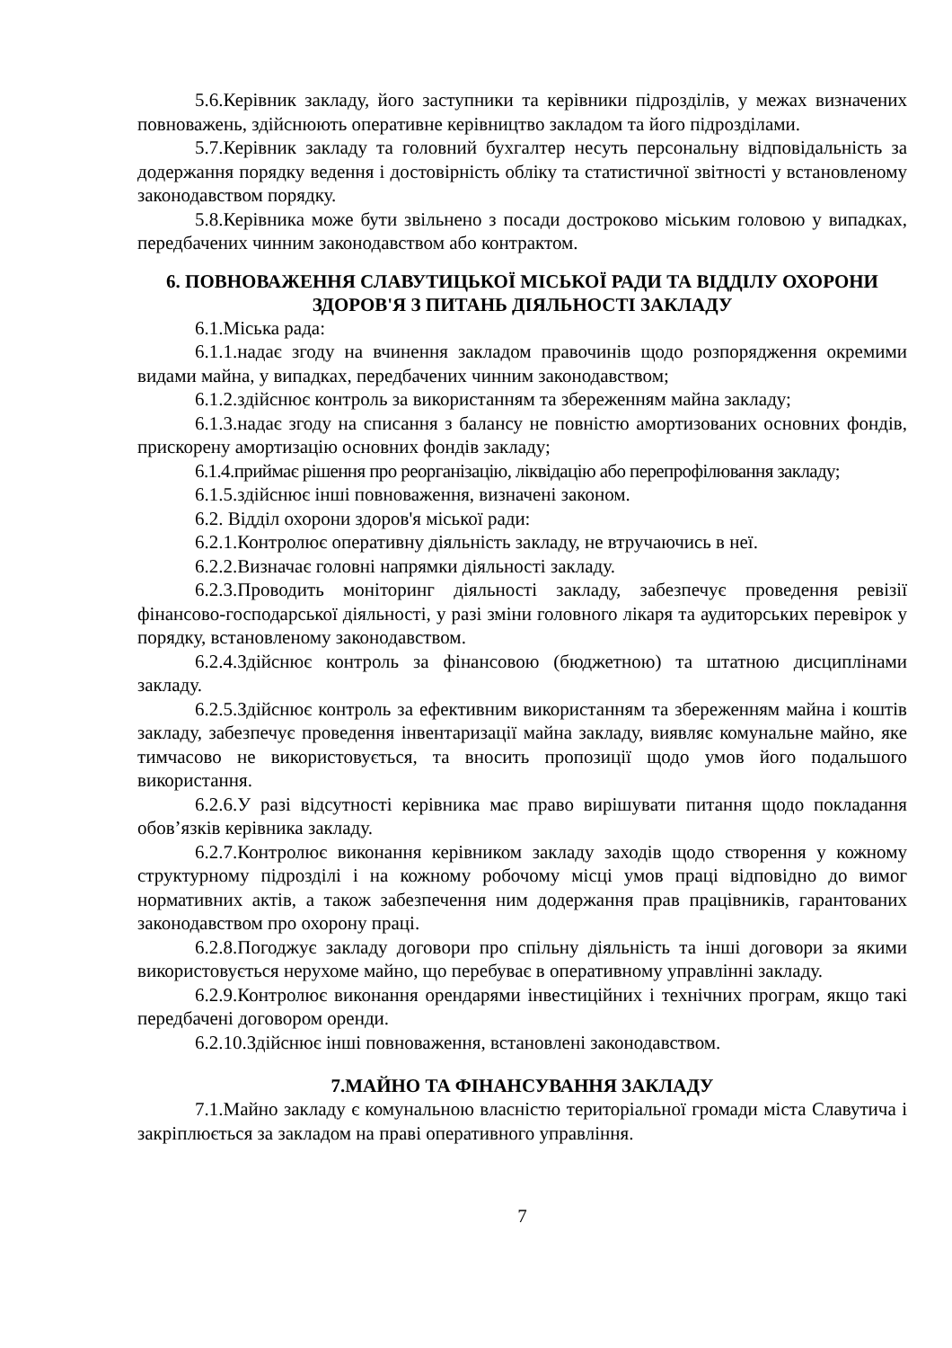5.6.Керівник закладу, його заступники та керівники підрозділів, у межах визначених повноважень, здійснюють оперативне керівництво закладом та його підрозділами.
5.7.Керівник закладу та головний бухгалтер несуть персональну відповідальність за додержання порядку ведення і достовірність обліку та статистичної звітності у встановленому законодавством порядку.
5.8.Керівника може бути звільнено з посади достроково міським головою у випадках, передбачених чинним законодавством або контрактом.
6. ПОВНОВАЖЕННЯ СЛАВУТИЦЬКОЇ МІСЬКОЇ РАДИ ТА ВІДДІЛУ ОХОРОНИ ЗДОРОВ'Я З ПИТАНЬ ДІЯЛЬНОСТІ ЗАКЛАДУ
6.1.Міська рада:
6.1.1.надає згоду на вчинення закладом правочинів щодо розпорядження окремими видами майна, у випадках, передбачених чинним законодавством;
6.1.2.здійснює контроль за використанням та збереженням майна закладу;
6.1.3.надає згоду на списання з балансу не повністю амортизованих основних фондів, прискорену амортизацію основних фондів закладу;
6.1.4.приймає рішення про реорганізацію, ліквідацію або перепрофілювання закладу;
6.1.5.здійснює інші повноваження, визначені законом.
6.2. Відділ охорони здоров'я міської ради:
6.2.1.Контролює оперативну діяльність закладу, не втручаючись в неї.
6.2.2.Визначає головні напрямки діяльності закладу.
6.2.3.Проводить моніторинг діяльності закладу, забезпечує проведення ревізії фінансово-господарської діяльності, у разі зміни головного лікаря та аудиторських перевірок у порядку, встановленому законодавством.
6.2.4.Здійснює контроль за фінансовою (бюджетною) та штатною дисциплінами закладу.
6.2.5.Здійснює контроль за ефективним використанням та збереженням майна і коштів закладу, забезпечує проведення інвентаризації майна закладу, виявляє комунальне майно, яке тимчасово не використовується, та вносить пропозиції щодо умов його подальшого використання.
6.2.6.У разі відсутності керівника має право вирішувати питання щодо покладання обов’язків керівника закладу.
6.2.7.Контролює виконання керівником закладу заходів щодо створення у кожному структурному підрозділі і на кожному робочому місці умов праці відповідно до вимог нормативних актів, а також забезпечення ним додержання прав працівників, гарантованих законодавством про охорону праці.
6.2.8.Погоджує закладу договори про спільну діяльність та інші договори за якими використовується нерухоме майно, що перебуває в оперативному управлінні закладу.
6.2.9.Контролює виконання орендарями інвестиційних і технічних програм, якщо такі передбачені договором оренди.
6.2.10.Здійснює інші повноваження, встановлені законодавством.
7.МАЙНО ТА ФІНАНСУВАННЯ ЗАКЛАДУ
7.1.Майно закладу є комунальною власністю територіальної громади міста Славутича і закріплюється за закладом на праві оперативного управління.
7